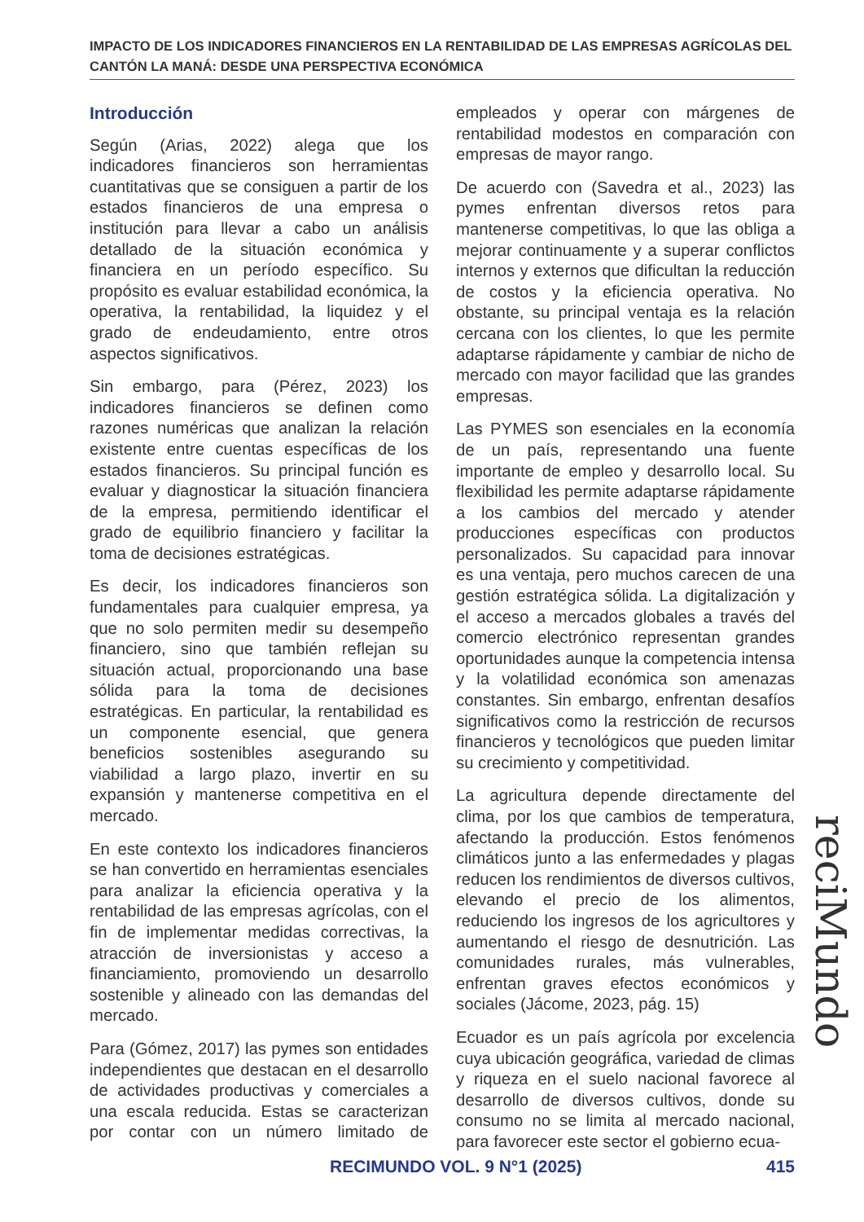IMPACTO DE LOS INDICADORES FINANCIEROS EN LA RENTABILIDAD DE LAS EMPRESAS AGRÍCOLAS DEL CANTÓN LA MANÁ: DESDE UNA PERSPECTIVA ECONÓMICA
Introducción
Según (Arias, 2022) alega que los indicadores financieros son herramientas cuantitativas que se consiguen a partir de los estados financieros de una empresa o institución para llevar a cabo un análisis detallado de la situación económica y financiera en un período específico. Su propósito es evaluar estabilidad económica, la operativa, la rentabilidad, la liquidez y el grado de endeudamiento, entre otros aspectos significativos.
Sin embargo, para (Pérez, 2023) los indicadores financieros se definen como razones numéricas que analizan la relación existente entre cuentas específicas de los estados financieros. Su principal función es evaluar y diagnosticar la situación financiera de la empresa, permitiendo identificar el grado de equilibrio financiero y facilitar la toma de decisiones estratégicas.
Es decir, los indicadores financieros son fundamentales para cualquier empresa, ya que no solo permiten medir su desempeño financiero, sino que también reflejan su situación actual, proporcionando una base sólida para la toma de decisiones estratégicas. En particular, la rentabilidad es un componente esencial, que genera beneficios sostenibles asegurando su viabilidad a largo plazo, invertir en su expansión y mantenerse competitiva en el mercado.
En este contexto los indicadores financieros se han convertido en herramientas esenciales para analizar la eficiencia operativa y la rentabilidad de las empresas agrícolas, con el fin de implementar medidas correctivas, la atracción de inversionistas y acceso a financiamiento, promoviendo un desarrollo sostenible y alineado con las demandas del mercado.
Para (Gómez, 2017) las pymes son entidades independientes que destacan en el desarrollo de actividades productivas y comerciales a una escala reducida. Estas se caracterizan por contar con un número limitado de empleados y operar con márgenes de rentabilidad modestos en comparación con empresas de mayor rango.
De acuerdo con (Savedra et al., 2023) las pymes enfrentan diversos retos para mantenerse competitivas, lo que las obliga a mejorar continuamente y a superar conflictos internos y externos que dificultan la reducción de costos y la eficiencia operativa. No obstante, su principal ventaja es la relación cercana con los clientes, lo que les permite adaptarse rápidamente y cambiar de nicho de mercado con mayor facilidad que las grandes empresas.
Las PYMES son esenciales en la economía de un país, representando una fuente importante de empleo y desarrollo local. Su flexibilidad les permite adaptarse rápidamente a los cambios del mercado y atender producciones específicas con productos personalizados. Su capacidad para innovar es una ventaja, pero muchos carecen de una gestión estratégica sólida. La digitalización y el acceso a mercados globales a través del comercio electrónico representan grandes oportunidades aunque la competencia intensa y la volatilidad económica son amenazas constantes. Sin embargo, enfrentan desafíos significativos como la restricción de recursos financieros y tecnológicos que pueden limitar su crecimiento y competitividad.
La agricultura depende directamente del clima, por los que cambios de temperatura, afectando la producción. Estos fenómenos climáticos junto a las enfermedades y plagas reducen los rendimientos de diversos cultivos, elevando el precio de los alimentos, reduciendo los ingresos de los agricultores y aumentando el riesgo de desnutrición. Las comunidades rurales, más vulnerables, enfrentan graves efectos económicos y sociales (Jácome, 2023, pág. 15)
Ecuador es un país agrícola por excelencia cuya ubicación geográfica, variedad de climas y riqueza en el suelo nacional favorece al desarrollo de diversos cultivos, donde su consumo no se limita al mercado nacional, para favorecer este sector el gobierno ecua-
reciMundo
RECIMUNDO VOL. 9 N°1 (2025) 415